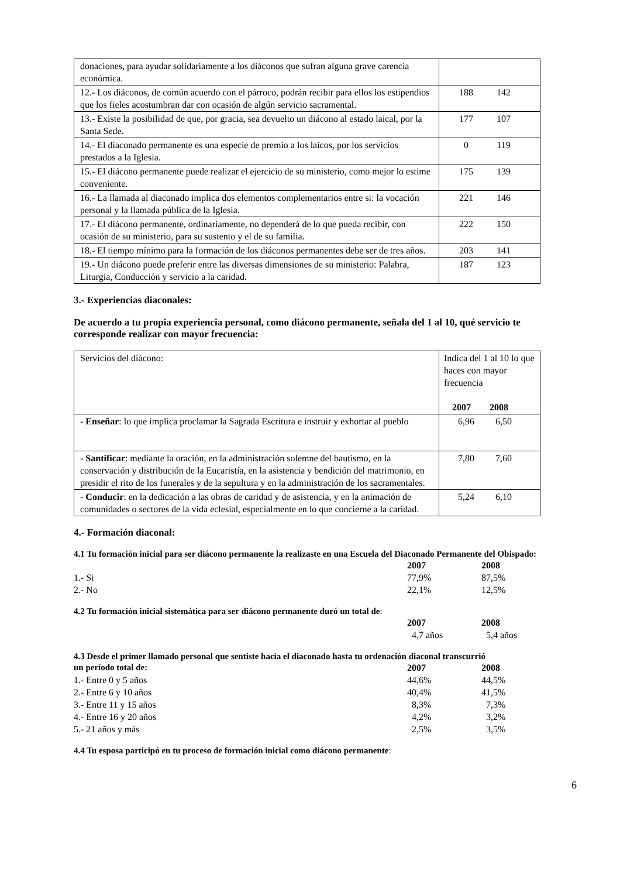| donaciones, para ayudar solidariamente a los diáconos que sufran alguna grave carencia económica. | |
| 12.- Los diáconos, de común acuerdo con el párroco, podrán recibir para ellos los estipendios que los fieles acostumbran dar con ocasión de algún servicio sacramental. | 188 142 |
| 13.- Existe la posibilidad de que, por gracia, sea devuelto un diácono al estado laical, por la Santa Sede. | 177 107 |
| 14.- El diaconado permanente es una especie de premio a los laicos, por los servicios prestados a la Iglesia. | 0 119 |
| 15.- El diácono permanente puede realizar el ejercicio de su ministerio, como mejor lo estime conveniente. | 175 139 |
| 16.- La llamada al diaconado implica dos elementos complementarios entre si: la vocación personal y la llamada pública de la Iglesia. | 221 146 |
| 17.- El diácono permanente, ordinariamente, no dependerá de lo que pueda recibir, con ocasión de su ministerio, para su sustento y el de su familia. | 222 150 |
| 18.- El tiempo mínimo para la formación de los diáconos permanentes debe ser de tres años. | 203 141 |
| 19.- Un diácono puede preferir entre las diversas dimensiones de su ministerio: Palabra, Liturgia, Conducción y servicio a la caridad. | 187 123 |
3.- Experiencias diaconales:
De acuerdo a tu propia experiencia personal, como diácono permanente, señala del 1 al 10, qué servicio te corresponde realizar con mayor frecuencia:
| Servicios del diácono: | Indica del 1 al 10 lo que haces con mayor frecuencia 2007 2008 |
| - Enseñar : lo que implica proclamar la Sagrada Escritura e instruir y exhortar al pueblo | 6,96 6,50 |
| - Santificar : mediante la oración, en la administración solemne del bautismo, en la conservación y distribución de la Eucaristía, en la asistencia y bendición del matrimonio, en presidir el rito de los funerales y de la sepultura y en la administración de los sacramentales. | 7,80 7,60 |
| - Conducir : en la dedicación a las obras de caridad y de asistencia, y en la animación de comunidades o sectores de la vida eclesial, especialmente en lo que concierne a la caridad. | 5,24 6,10 |
4.- Formación diaconal:
4.1 Tu formación inicial para ser diácono permanente la realizaste en una Escuela del Diaconado Permanente del Obispado:
| | 2007 | 2008 |
| 1.- Si | 77,9% | 87,5% |
| 2.- No | 22,1% | 12,5% |
4.2 Tu formación inicial sistemática para ser diácono permanente duró un total de:
| | 2007 | 2008 |
| | 4,7 años | 5,4 años |
4.3 Desde el primer llamado personal que sentiste hacia el diaconado hasta tu ordenación diaconal transcurrió
| un período total de: | 2007 | 2008 |
| 1.- Entre 0 y 5 años | 44,6% | 44,5% |
| 2.- Entre 6 y 10 años | 40,4% | 41,5% |
| 3.- Entre 11 y 15 años | 8,3% | 7,3% |
| 4.- Entre 16 y 20 años | 4,2% | 3,2% |
| 5.- 21 años y más | 2,5% | 3,5% |
4.4 Tu esposa participó en tu proceso de formación inicial como diácono permanente:
6